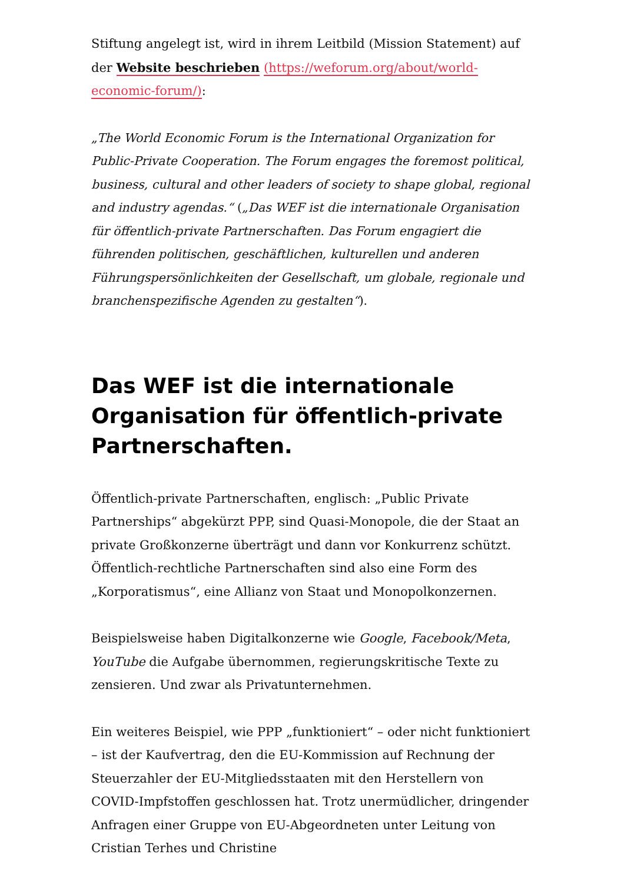Stiftung angelegt ist, wird in ihrem Leitbild (Mission Statement) auf der Website beschrieben (https://weforum.org/about/world-economic-forum/):
„The World Economic Forum is the International Organization for Public-Private Cooperation. The Forum engages the foremost political, business, cultural and other leaders of society to shape global, regional and industry agendas.“ („Das WEF ist die internationale Organisation für öffentlich-private Partnerschaften. Das Forum engagiert die führenden politischen, geschäftlichen, kulturellen und anderen Führungspersönlichkeiten der Gesellschaft, um globale, regionale und branchenspezifische Agenden zu gestalten“).
Das WEF ist die internationale Organisation für öffentlich-private Partnerschaften.
Öffentlich-private Partnerschaften, englisch: „Public Private Partnerships“ abgekürzt PPP, sind Quasi-Monopole, die der Staat an private Großkonzerne überträgt und dann vor Konkurrenz schützt. Öffentlich-rechtliche Partnerschaften sind also eine Form des „Korporatismus“, eine Allianz von Staat und Monopolkonzernen.
Beispielsweise haben Digitalkonzerne wie Google, Facebook/Meta, YouTube die Aufgabe übernommen, regierungskritische Texte zu zensieren. Und zwar als Privatunternehmen.
Ein weiteres Beispiel, wie PPP „funktioniert“ – oder nicht funktioniert – ist der Kaufvertrag, den die EU-Kommission auf Rechnung der Steuerzahler der EU-Mitgliedsstaaten mit den Herstellern von COVID-Impfstoffen geschlossen hat. Trotz unermüdlicher, dringender Anfragen einer Gruppe von EU-Abgeordneten unter Leitung von Cristian Terhes und Christine